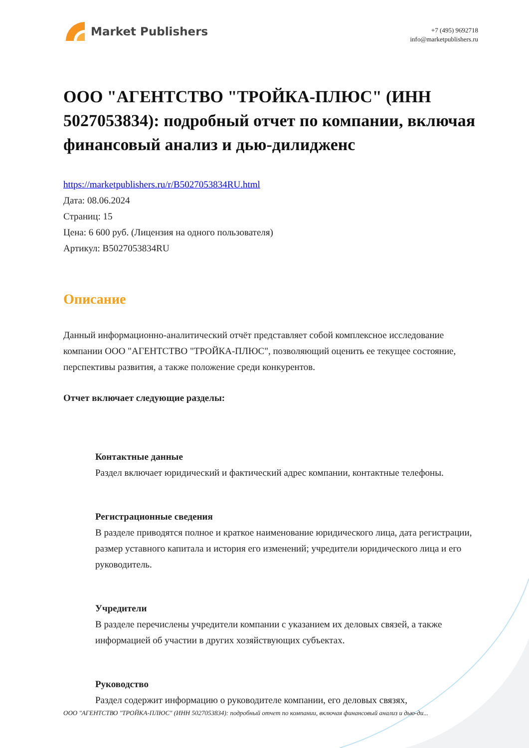Market Publishers
+7 (495) 9692718
info@marketpublishers.ru
ООО "АГЕНТСТВО "ТРОЙКА-ПЛЮС" (ИНН 5027053834): подробный отчет по компании, включая финансовый анализ и дью-дилидженс
https://marketpublishers.ru/r/B5027053834RU.html
Дата: 08.06.2024
Страниц: 15
Цена: 6 600 руб. (Лицензия на одного пользователя)
Артикул: B5027053834RU
Описание
Данный информационно-аналитический отчёт представляет собой комплексное исследование компании ООО "АГЕНТСТВО "ТРОЙКА-ПЛЮС", позволяющий оценить ее текущее состояние, перспективы развития, а также положение среди конкурентов.
Отчет включает следующие разделы:
Контактные данные
Раздел включает юридический и фактический адрес компании, контактные телефоны.
Регистрационные сведения
В разделе приводятся полное и краткое наименование юридического лица, дата регистрации, размер уставного капитала и история его изменений; учредители юридического лица и его руководитель.
Учредители
В разделе перечислены учредители компании с указанием их деловых связей, а также информацией об участии в других хозяйствующих субъектах.
Руководство
Раздел содержит информацию о руководителе компании, его деловых связях,
ООО "АГЕНТСТВО "ТРОЙКА-ПЛЮС" (ИНН 5027053834): подробный отчет по компании, включая финансовый анализ и дью-ди...